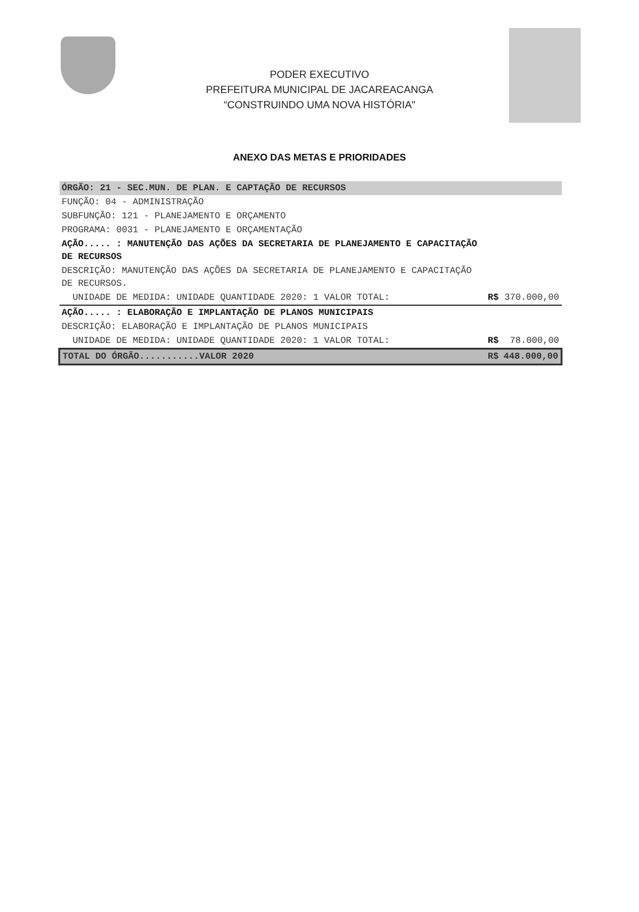PODER EXECUTIVO
PREFEITURA MUNICIPAL DE JACAREACANGA
“CONSTRUINDO UMA NOVA HISTÓRIA"
ANEXO DAS METAS E PRIORIDADES
| ÓRGÃO: 21 - SEC.MUN. DE PLAN. E CAPTAÇÃO DE RECURSOS | | |
| FUNÇÃO: 04 - ADMINISTRAÇÃO | | |
| SUBFUNÇÃO: 121 - PLANEJAMENTO E ORÇAMENTO | | |
| PROGRAMA: 0031 - PLANEJAMENTO E ORÇAMENTAÇÃO | | |
| AÇÃO..... : MANUTENÇÃO DAS AÇÕES DA SECRETARIA DE PLANEJAMENTO E CAPACITAÇÃO DE RECURSOS | | |
| DESCRIÇÃO: MANUTENÇÃO DAS AÇÕES DA SECRETARIA DE PLANEJAMENTO E CAPACITAÇÃO DE RECURSOS. | | |
| UNIDADE DE MEDIDA: UNIDADE QUANTIDADE 2020: 1 VALOR TOTAL: | R$ | 370.000,00 |
| AÇÃO..... : ELABORAÇÃO E IMPLANTAÇÃO DE PLANOS MUNICIPAIS | | |
| DESCRIÇÃO: ELABORAÇÃO E IMPLANTAÇÃO DE PLANOS MUNICIPAIS | | |
| UNIDADE DE MEDIDA: UNIDADE QUANTIDADE 2020: 1 VALOR TOTAL: | R$ | 78.000,00 |
| TOTAL DO ÓRGÃO...........VALOR 2020 | R$ | 448.000,00 |